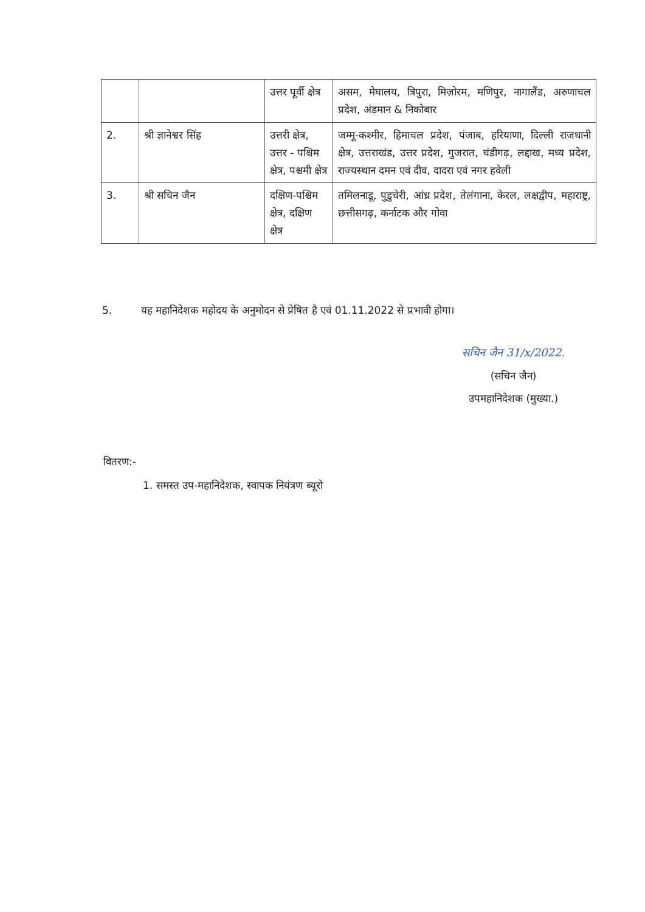| | | उत्तर पूर्वी क्षेत्र | असम, मेघालय, त्रिपुरा, मिज़ोरम, मणिपुर, नागालैंड, अरुणाचल प्रदेश, अंडमान & निकोबार |
| 2. | श्री ज्ञानेश्वर सिंह | उत्तरी क्षेत्र, उत्तर - पश्चिम क्षेत्र, पश्चमी क्षेत्र | जम्मू-कश्मीर, हिमाचल प्रदेश, पंजाब, हरियाणा, दिल्ली राजधानी क्षेत्र, उत्तराखंड, उत्तर प्रदेश, गुजरात, चंडीगढ़, लद्दाख, मध्य प्रदेश, राज्यस्थान दमन एवं दीव, दादरा एवं नगर हवेली |
| 3. | श्री सचिन जैन | दक्षिण-पश्चिम क्षेत्र, दक्षिण क्षेत्र | तमिलनाडू, पुडुचेरी, आंध्र प्रदेश, तेलंगाना, केरल, लक्षद्वीप, महाराष्ट्र, छत्तीसगढ़, कर्नाटक और गोवा |
5. यह महानिदेशक महोदय के अनुमोदन से प्रेषित है एवं 01.11.2022 से प्रभावी होगा।
सचिन जैन 31/x/2022.
(सचिन जैन)
उपमहानिदेशक (मुख्या.)
वितरण:-
1. समस्त उप-महानिदेशक, स्वापक नियंत्रण ब्यूरो